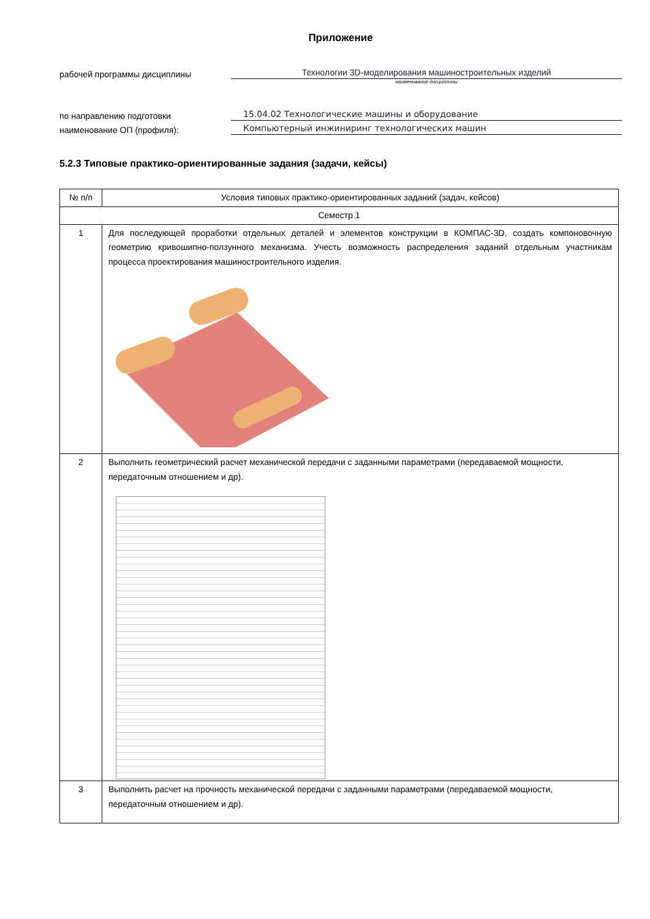Приложение
рабочей программы дисциплины
Технологии 3D-моделирования машиностроительных изделий
наименование дисциплины
по направлению подготовки
15.04.02 Технологические машины и оборудование
наименование ОП (профиля):
Компьютерный инжиниринг технологических машин
5.2.3 Типовые практико-ориентированные задания (задачи, кейсы)
| № п/п | Условия типовых практико-ориентированных заданий (задач, кейсов) |
| --- | --- |
| Семестр 1 | |
| 1 | Для последующей проработки отдельных деталей и элементов конструкции в КОМПАС-3D, создать компоновочную геометрию кривошипно-ползунного механизма. Учесть возможность распределения заданий отдельным участникам процесса проектирования машиностроительного изделия. |
| 2 | Выполнить геометрический расчет механической передачи с заданными параметрами (передаваемой мощности, передаточным отношением и др). |
| 3 | Выполнить расчет на прочность механической передачи с заданными параметрами (передаваемой мощности, передаточным отношением и др). |